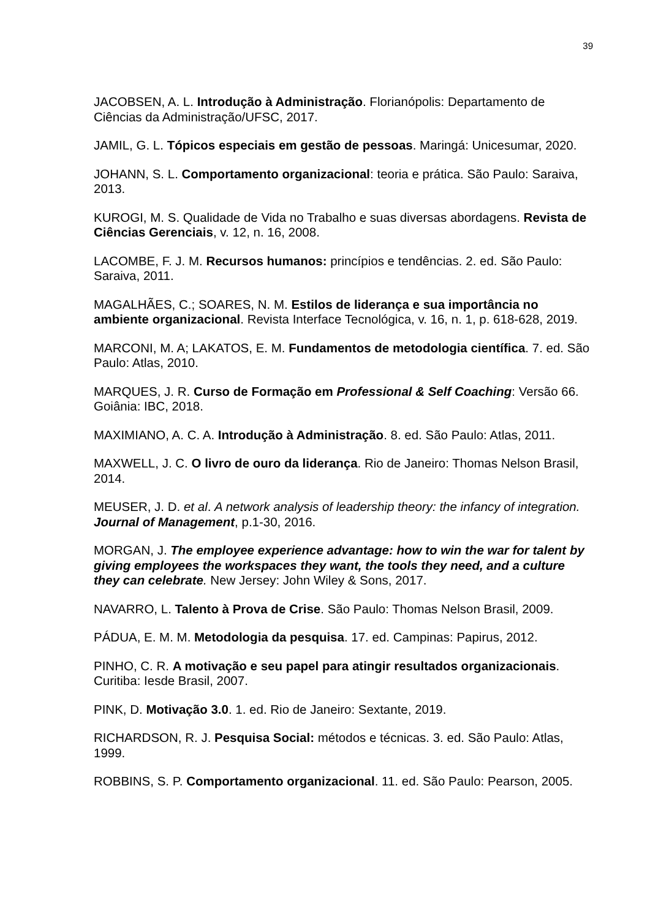39
JACOBSEN, A. L. Introdução à Administração. Florianópolis: Departamento de Ciências da Administração/UFSC, 2017.
JAMIL, G. L. Tópicos especiais em gestão de pessoas. Maringá: Unicesumar, 2020.
JOHANN, S. L. Comportamento organizacional: teoria e prática. São Paulo: Saraiva, 2013.
KUROGI, M. S. Qualidade de Vida no Trabalho e suas diversas abordagens. Revista de Ciências Gerenciais, v. 12, n. 16, 2008.
LACOMBE, F. J. M. Recursos humanos: princípios e tendências. 2. ed. São Paulo: Saraiva, 2011.
MAGALHÃES, C.; SOARES, N. M. Estilos de liderança e sua importância no ambiente organizacional. Revista Interface Tecnológica, v. 16, n. 1, p. 618-628, 2019.
MARCONI, M. A; LAKATOS, E. M. Fundamentos de metodologia científica. 7. ed. São Paulo: Atlas, 2010.
MARQUES, J. R. Curso de Formação em Professional & Self Coaching: Versão 66. Goiânia: IBC, 2018.
MAXIMIANO, A. C. A. Introdução à Administração. 8. ed. São Paulo: Atlas, 2011.
MAXWELL, J. C. O livro de ouro da liderança. Rio de Janeiro: Thomas Nelson Brasil, 2014.
MEUSER, J. D. et al. A network analysis of leadership theory: the infancy of integration. Journal of Management, p.1-30, 2016.
MORGAN, J. The employee experience advantage: how to win the war for talent by giving employees the workspaces they want, the tools they need, and a culture they can celebrate. New Jersey: John Wiley & Sons, 2017.
NAVARRO, L. Talento à Prova de Crise. São Paulo: Thomas Nelson Brasil, 2009.
PÁDUA, E. M. M. Metodologia da pesquisa. 17. ed. Campinas: Papirus, 2012.
PINHO, C. R. A motivação e seu papel para atingir resultados organizacionais. Curitiba: Iesde Brasil, 2007.
PINK, D. Motivação 3.0. 1. ed. Rio de Janeiro: Sextante, 2019.
RICHARDSON, R. J. Pesquisa Social: métodos e técnicas. 3. ed. São Paulo: Atlas, 1999.
ROBBINS, S. P. Comportamento organizacional. 11. ed. São Paulo: Pearson, 2005.